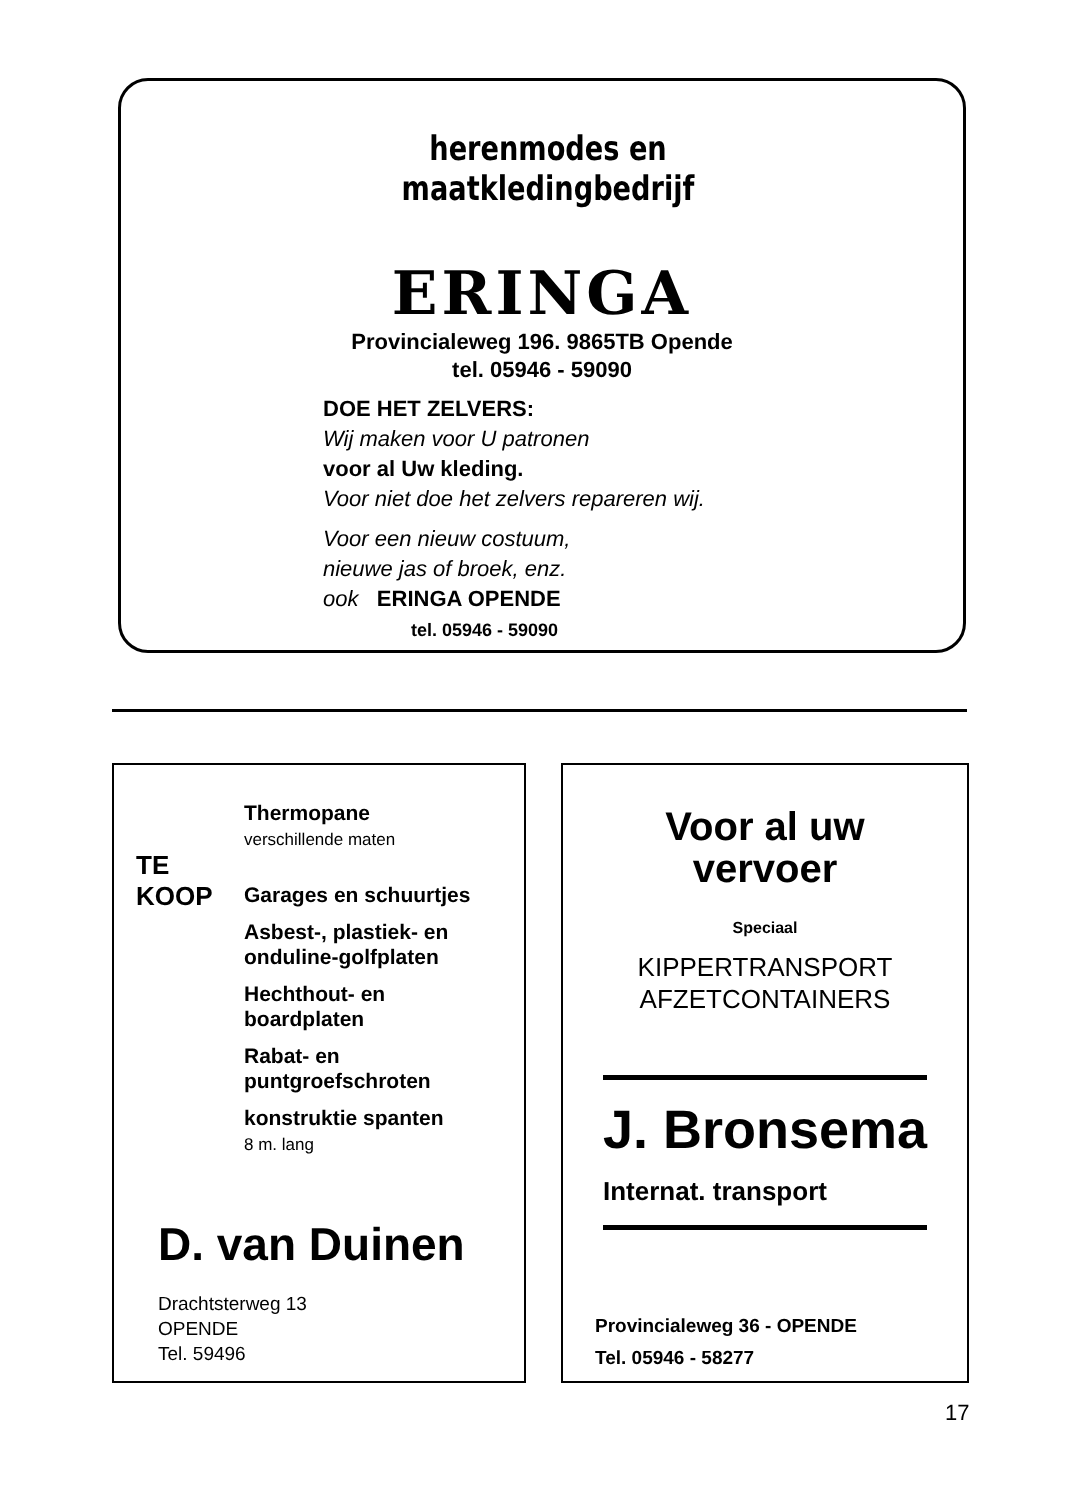herenmodes en maatkledingbedrijf
ERINGA
Provincialeweg 196. 9865TB Opende
tel. 05946 - 59090
DOE HET ZELVERS:
Wij maken voor U patronen
voor al Uw kleding.
Voor niet doe het zelvers repareren wij.
Voor een nieuw costuum,
nieuwe jas of broek, enz.
ook ERINGA OPENDE
tel. 05946 - 59090
TE
KOOP
Thermopane
verschillende maten
Garages en schuurtjes
Asbest-, plastiek- en
onduline-golfplaten
Hechthout- en
boardplaten
Rabat- en
puntgroefschroten
konstruktie spanten
8 m. lang
D. van Duinen
Drachtsterweg 13
OPENDE
Tel. 59496
Voor al uw
vervoer
Speciaal
KIPPERTRANSPORT
AFZETCONTAINERS
J. Bronsema
Internat. transport
Provincialeweg 36 - OPENDE
Tel. 05946 - 58277
17